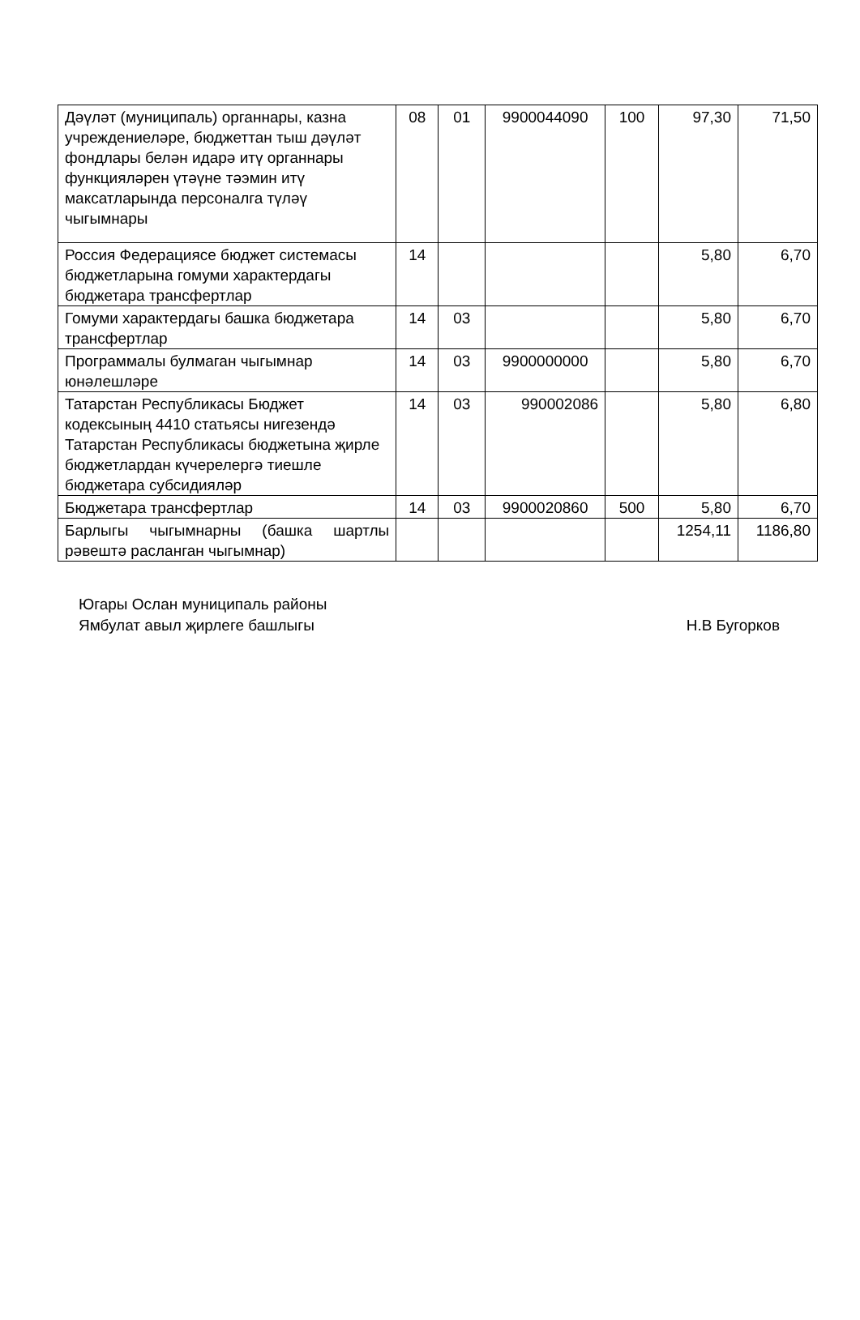| Дәүләт (муниципаль) органнары, казна учреждениеләре, бюджеттан тыш дәүләт фондлары белән идарә итү органнары функцияләрен үтәүне тәэмин итү максатларында персоналга түләү чыгымнары | 08 | 01 | 9900044090 | 100 | 97,30 | 71,50 |
| Россия Федерациясе бюджет системасы бюджетларына гомуми характердагы бюджетара трансфертлар | 14 | | | | 5,80 | 6,70 |
| Гомуми характердагы башка бюджетара трансфертлар | 14 | 03 | | | 5,80 | 6,70 |
| Программалы булмаган чыгымнар юнәлешләре | 14 | 03 | 9900000000 | | 5,80 | 6,70 |
| Татарстан Республикасы Бюджет кодексының 4410 статьясы нигезендә Татарстан Республикасы бюджетына җирле бюджетлардан күчерелергә тиешле бюджетара субсидияләр | 14 | 03 | 990002086 | | 5,80 | 6,80 |
| Бюджетара трансфертлар | 14 | 03 | 9900020860 | 500 | 5,80 | 6,70 |
| Барлыгы чыгымнарны (башка шартлы рәвештә расланган чыгымнар) | | | | | 1254,11 | 1186,80 |
Югары Ослан муниципаль районы
Ямбулат авыл җирлеге башлыгы Н.В Бугорков